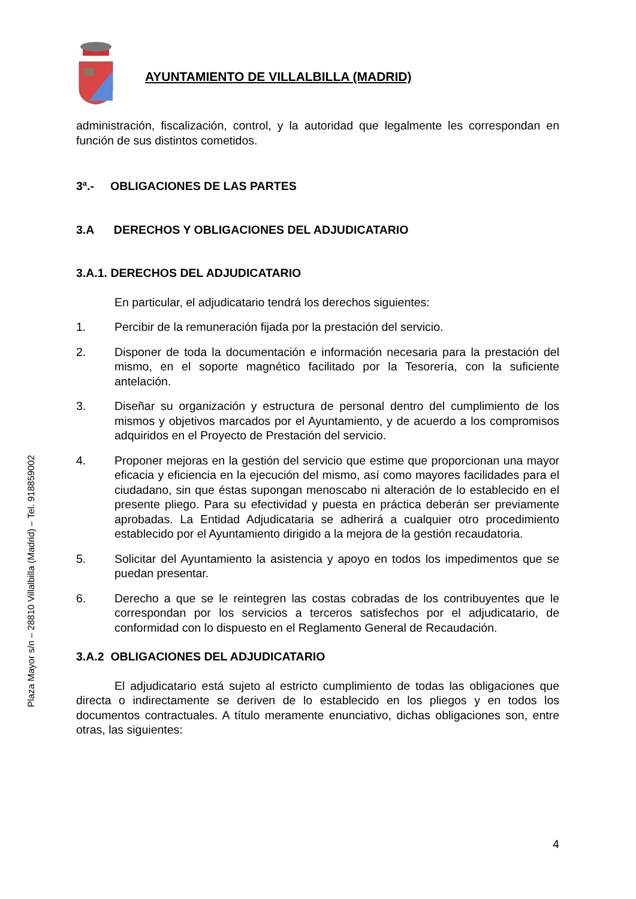AYUNTAMIENTO DE VILLALBILLA (MADRID)
administración, fiscalización, control, y la autoridad que legalmente les correspondan en función de sus distintos cometidos.
3ª.- OBLIGACIONES DE LAS PARTES
3.A DERECHOS Y OBLIGACIONES DEL ADJUDICATARIO
3.A.1. DERECHOS DEL ADJUDICATARIO
En particular, el adjudicatario tendrá los derechos siguientes:
1. Percibir de la remuneración fijada por la prestación del servicio.
2. Disponer de toda la documentación e información necesaria para la prestación del mismo, en el soporte magnético facilitado por la Tesorería, con la suficiente antelación.
3. Diseñar su organización y estructura de personal dentro del cumplimiento de los mismos y objetivos marcados por el Ayuntamiento, y de acuerdo a los compromisos adquiridos en el Proyecto de Prestación del servicio.
4. Proponer mejoras en la gestión del servicio que estime que proporcionan una mayor eficacia y eficiencia en la ejecución del mismo, así como mayores facilidades para el ciudadano, sin que éstas supongan menoscabo ni alteración de lo establecido en el presente pliego. Para su efectividad y puesta en práctica deberán ser previamente aprobadas. La Entidad Adjudicataria se adherirá a cualquier otro procedimiento establecido por el Ayuntamiento dirigido a la mejora de la gestión recaudatoria.
5. Solicitar del Ayuntamiento la asistencia y apoyo en todos los impedimentos que se puedan presentar.
6. Derecho a que se le reintegren las costas cobradas de los contribuyentes que le correspondan por los servicios a terceros satisfechos por el adjudicatario, de conformidad con lo dispuesto en el Reglamento General de Recaudación.
3.A.2 OBLIGACIONES DEL ADJUDICATARIO
El adjudicatario está sujeto al estricto cumplimiento de todas las obligaciones que directa o indirectamente se deriven de lo establecido en los pliegos y en todos los documentos contractuales. A título meramente enunciativo, dichas obligaciones son, entre otras, las siguientes:
Plaza Mayor s/n – 28810 Villalbilla (Madrid) – Tel. 918859002
4